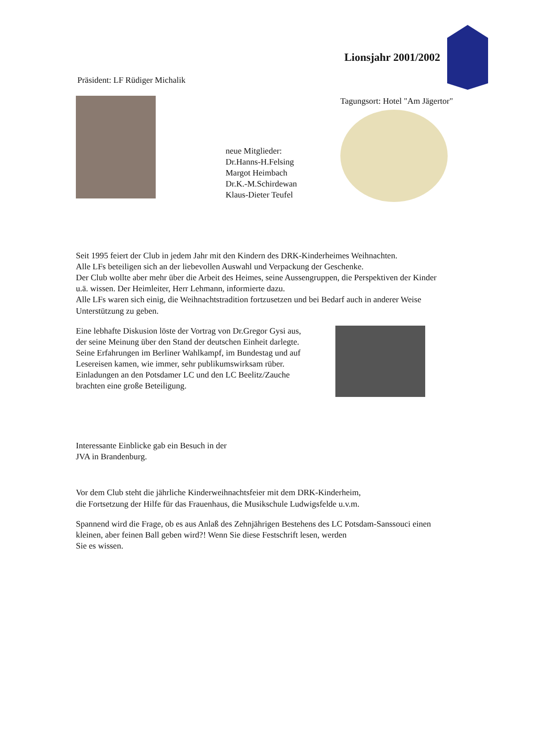Lionsjahr 2001/2002
Präsident: LF Rüdiger Michalik
neue Mitglieder:
Dr.Hanns-H.Felsing
Margot Heimbach
Dr.K.-M.Schirdewan
Klaus-Dieter Teufel
Tagungsort: Hotel "Am Jägertor"
Seit 1995 feiert der Club in jedem Jahr mit den Kindern des DRK-Kinderheimes Weihnachten.
Alle LFs beteiligen sich an der liebevollen Auswahl und Verpackung der Geschenke.
Der Club wollte aber mehr über die Arbeit des Heimes, seine Aussengruppen, die Perspektiven der Kinder u.ä. wissen. Der Heimleiter, Herr Lehmann, informierte dazu.
Alle LFs waren sich einig, die Weihnachtstradition fortzusetzen und bei Bedarf auch in anderer Weise Unterstützung zu geben.
Eine lebhafte Diskusion löste der Vortrag von Dr.Gregor Gysi aus,
der seine Meinung über den Stand der deutschen Einheit darlegte.
Seine Erfahrungen im Berliner Wahlkampf, im Bundestag und auf
Lesereisen kamen, wie immer, sehr publikumswirksam rüber.
Einladungen an den Potsdamer LC und den LC Beelitz/Zauche
brachten eine große Beteiligung.
Interessante Einblicke gab ein Besuch in der
JVA in Brandenburg.
Vor dem Club steht die jährliche Kinderweihnachtsfeier mit dem DRK-Kinderheim,
die Fortsetzung der Hilfe für das Frauenhaus, die Musikschule Ludwigsfelde u.v.m.
Spannend wird die Frage, ob es aus Anlaß des Zehnjährigen Bestehens des LC Potsdam-Sanssouci einen kleinen, aber feinen Ball geben wird?! Wenn Sie diese Festschrift lesen, werden
Sie es wissen.